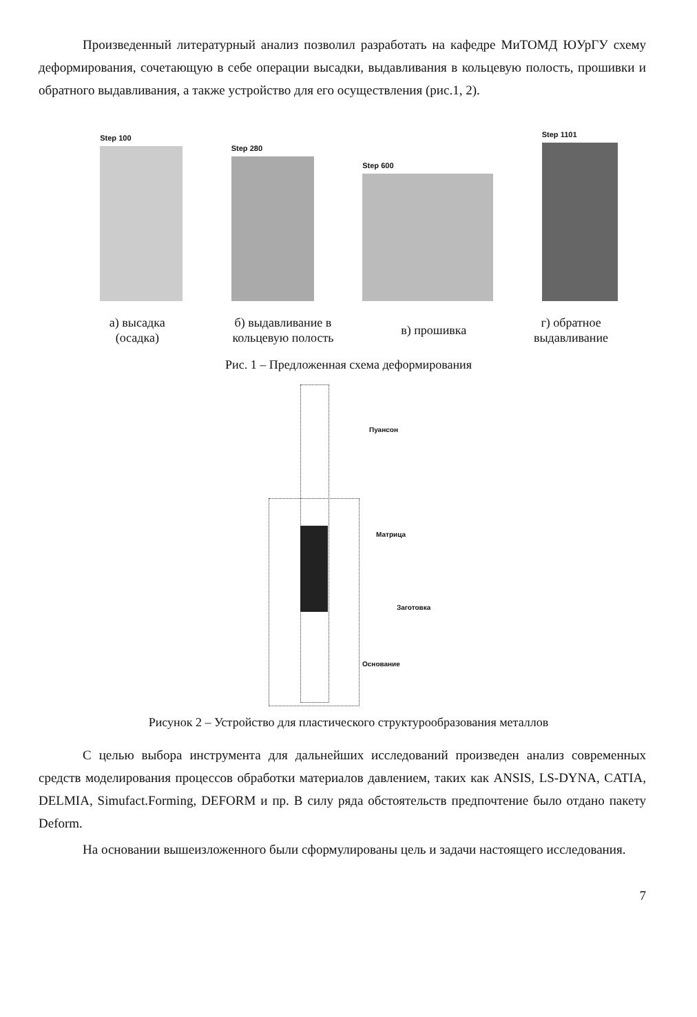Произведенный литературный анализ позволил разработать на кафедре МиТОМД ЮУрГУ схему деформирования, сочетающую в себе операции высадки, выдавливания в кольцевую полость, прошивки и обратного выдавливания, а также устройство для его осуществления (рис.1, 2).
Step 100
Step 280
Step 600
Step 1101
а) высадка
(осадка)
б) выдавливание в
кольцевую полость
в) прошивка
г) обратное
выдавливание
Рис. 1 – Предложенная схема деформирования
Пуансон
Матрица
Заготовка
Основание
Рисунок 2 – Устройство для пластического структурообразования металлов
С целью выбора инструмента для дальнейших исследований произведен анализ современных средств моделирования процессов обработки материалов давлением, таких как ANSIS, LS-DYNA, CATIA, DELMIA, Simufact.Forming, DEFORM и пр. В силу ряда обстоятельств предпочтение было отдано пакету Deform.
На основании вышеизложенного были сформулированы цель и задачи настоящего исследования.
7